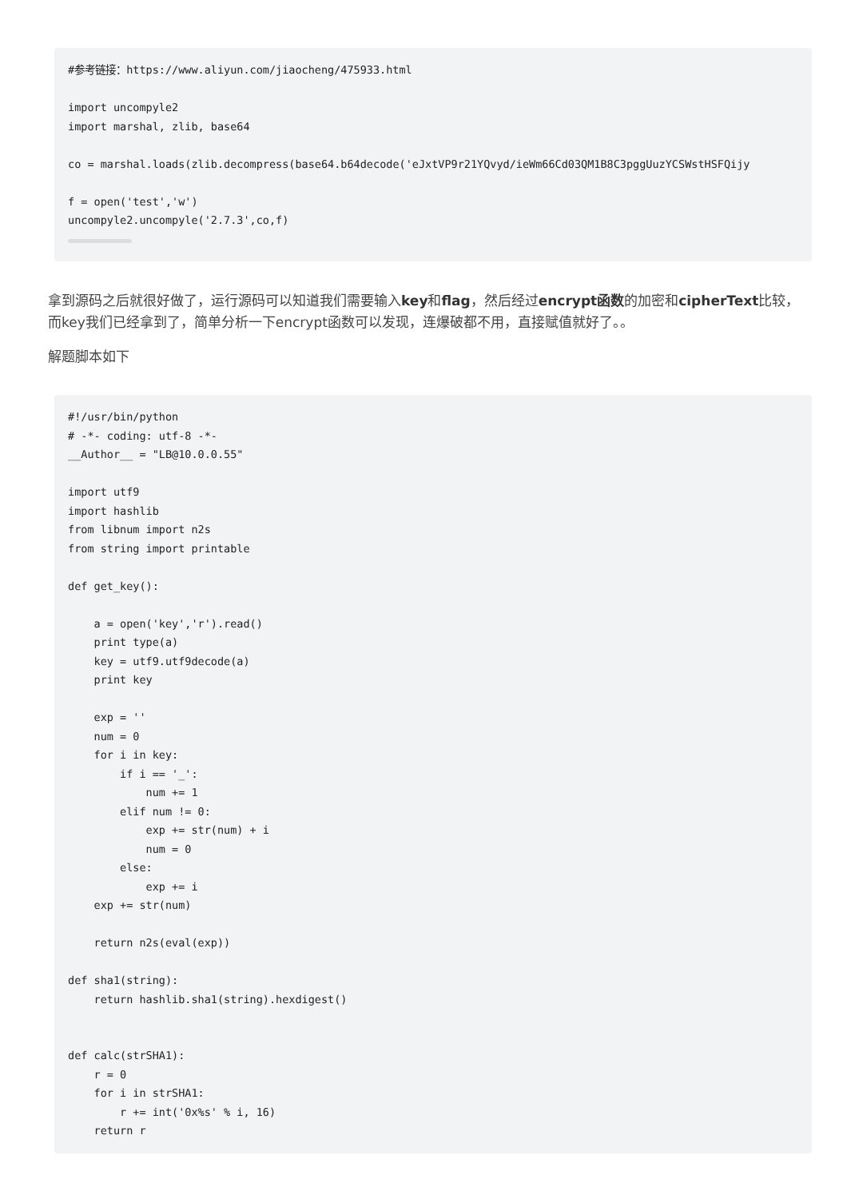#参考链接：https://www.aliyun.com/jiaocheng/475933.html

import uncompyle2
import marshal, zlib, base64

co = marshal.loads(zlib.decompress(base64.b64decode('eJxtVP9r21YQvyd/ieWm66Cd03QM1B8C3pggUuzYCSWstHSFQijy

f = open('test','w')
uncompyle2.uncompyle('2.7.3',co,f)
拿到源码之后就很好做了，运行源码可以知道我们需要输入key和flag，然后经过encrypt函数的加密和cipherText比较，而key我们已经拿到了，简单分析一下encrypt函数可以发现，连爆破都不用，直接赋值就好了。。
解题脚本如下
#!/usr/bin/python
# -*- coding: utf-8 -*-
__Author__ = "LB@10.0.0.55"

import utf9
import hashlib
from libnum import n2s
from string import printable

def get_key():

    a = open('key','r').read()
    print type(a)
    key = utf9.utf9decode(a)
    print key

    exp = ''
    num = 0
    for i in key:
        if i == '_':
            num += 1
        elif num != 0:
            exp += str(num) + i
            num = 0
        else:
            exp += i
    exp += str(num)

    return n2s(eval(exp))

def sha1(string):
    return hashlib.sha1(string).hexdigest()


def calc(strSHA1):
    r = 0
    for i in strSHA1:
        r += int('0x%s' % i, 16)
    return r